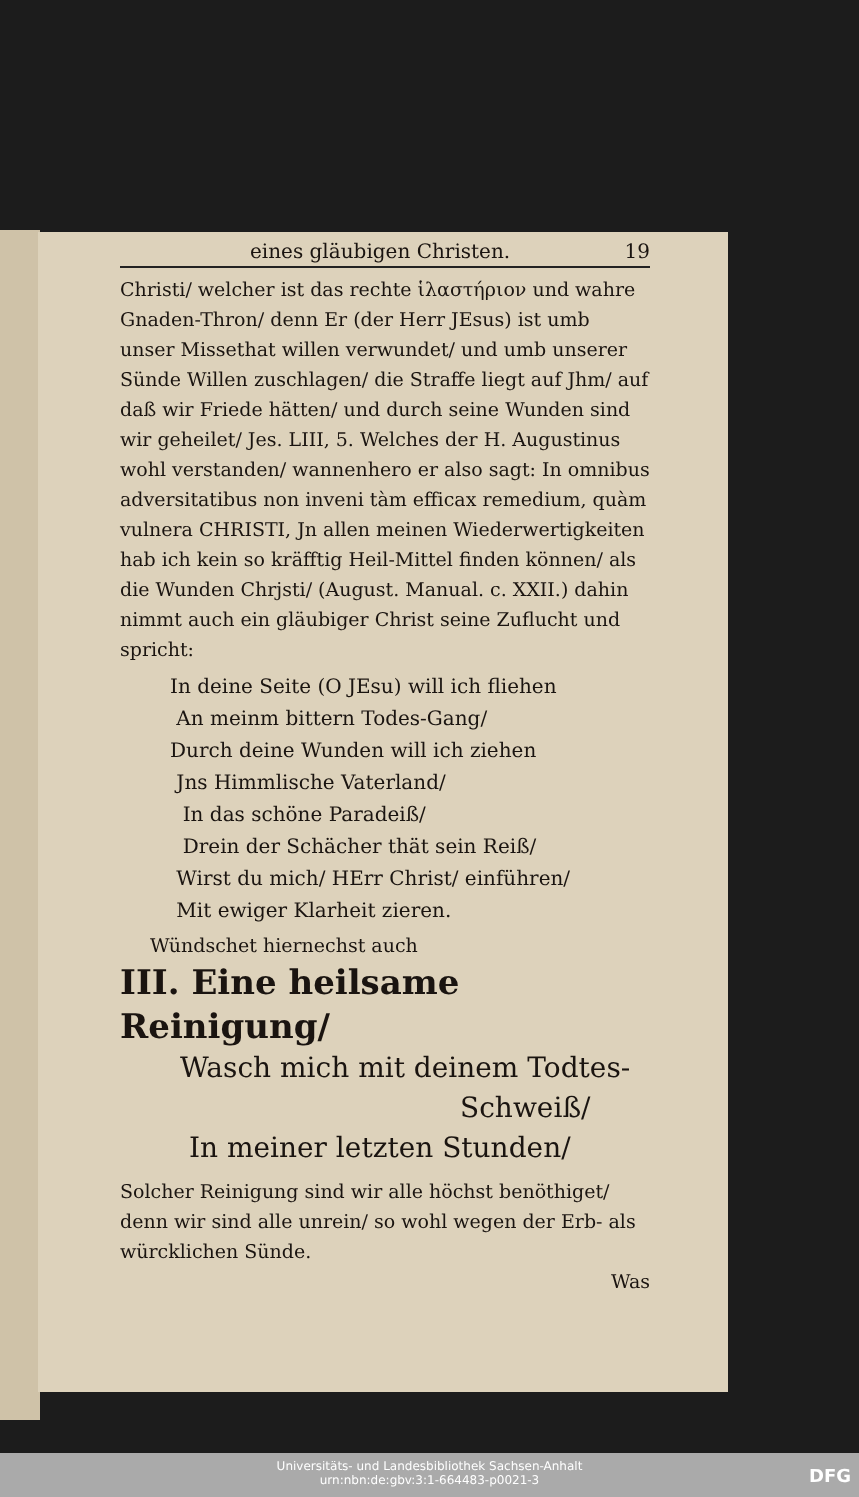eines gläubigen Christen. 19
Christi/ welcher ist das rechte ἱλαστήριον und wahre Gnaden-Thron/ denn Er (der Herr JEsus) ist umb unser Missethat willen verwundet/ und umb unserer Sünde Willen zuschlagen/ die Straffe liegt auf Jhm/ auf daß wir Friede hätten/ und durch seine Wunden sind wir geheilet/ Jes. LIII, 5. Welches der H. Augustinus wohl verstanden/ wannenhero er also sagt: In omnibus adversitatibus non inveni tàm efficax remedium, quàm vulnera CHRISTI, Jn allen meinen Wiederwertigkeiten hab ich kein so kräfftig Heil-Mittel finden können/ als die Wunden Chrjsti/ (August. Manual. c. XXII.) dahin nimmt auch ein gläubiger Christ seine Zuflucht und spricht:
In deine Seite (O JEsu) will ich fliehen
An meinm bittern Todes-Gang/
Durch deine Wunden will ich ziehen
Jns Himmlische Vaterland/
In das schöne Paradeiß/
Drein der Schächer thät sein Reiß/
Wirst du mich/ HErr Christ/ einführen/
Mit ewiger Klarheit zieren.
Wündschet hiernechst auch
III. Eine heilsame Reinigung/
Wasch mich mit deinem Todtes-
Schweiß/
In meiner letzten Stunden/
Solcher Reinigung sind wir alle höchst benöthiget/ denn wir sind alle unrein/ so wohl wegen der Erb- als würcklichen Sünde.
Was
Universitäts- und Landesbibliothek Sachsen-Anhalt
urn:nbn:de:gbv:3:1-664483-p0021-3
DFG